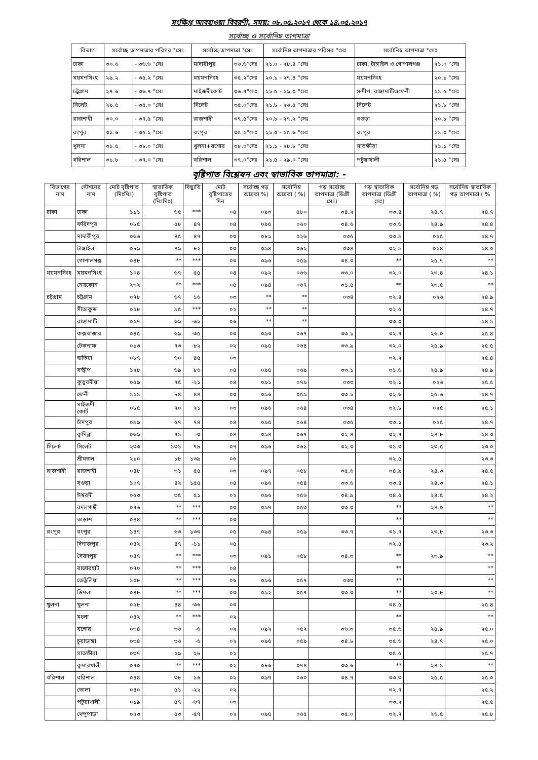সংক্ষিপ্ত আবহাওয়া বিবরণী, সময়: ০৮.০৫.২০১৭ থেকে ১৪.০৫.২০১৭
সর্বোচ্ছ ও সর্বোনিম্ন তাপমাত্রা
| বিভাগ | সর্বোচ্ছ তাপমাত্রার পরিসর °সেঃ | | সর্বোচ্ছ তাপমাত্রা °সেঃ | | সর্বোনিম্ন তাপমাত্রার পরিসর °সেঃ | সর্বোনিম্ন তাপমাত্রা °সেঃ | |
| --- | --- | --- | --- | --- | --- | --- | --- |
| ঢাকা | ৩০.৬ | - ৩৬.৬ °সেঃ | মাদারীপুর | ৩৬.৬°সেঃ | ২১.০ - ২৮.৪ °সেঃ | ঢাকা, টাঙ্গাইল ও গোপালগঞ্জ | ২১.০ °সেঃ |
| ময়মনসিংহ | ২৯.২ | - ৩৫.২ °সেঃ | ময়মনসিংহ | ৩৫.২°সেঃ | ২০.১ - ২৭.৪ °সেঃ | ময়মনসিংহ | ২০.১ °সেঃ |
| চট্টগ্রাম | ২৭.৬ | - ৩৬.৭ °সেঃ | মাইজদীকোর্ট | ৩৬.৭°সেঃ | ২১.৫ - ২৯.০ °সেঃ | সন্দীপ, রাঙ্গামাটিওফেনী | ২১.৫ °সেঃ |
| সিলেট | ২৯.৫ | - ৩৫.০ °সেঃ | সিলেট | ৩৫.০°সেঃ | ২১.৮ - ২৬.৫ °সেঃ | সিলেট | ২১.৮ °সেঃ |
| রাজশাহী | ৩০.০ | - ৩৭.৫ °সেঃ | রাজশাহী | ৩৭.৫°সেঃ | ২০.৮ - ২৭.২ °সেঃ | বগুড়া | ২০.৮ °সেঃ |
| রংপুর | ৩১.৬ | - ৩৫.২ °সেঃ | রংপুর | ৩৫.২°সেঃ | ২১.০ - ২৫.৬ °সেঃ | রংপুর | ২১.০ °সেঃ |
| খুলনা | ৩১.৫ | - ৩৮.০ °সেঃ | খুলনা+যশোর | ৩৮.০°সেঃ | ২১.১ - ২৮.৮ °সেঃ | সাতক্ষীরা | ২১.১ °সেঃ |
| বরিশাল | ৩১.৮ | - ৩৭.০ °সেঃ | বরিশাল | ৩৭.০°সেঃ | ২১.৫ - ২৯.০ °সেঃ | পটুয়াখালী | ২১.৫ °সেঃ |
বৃষ্টিপাত বিশ্লেষন এবং স্বাভাবিক তাপমাত্রা: -
| বিভাগের নাম | স্টেশনের নাম | মোট বৃষ্টিপাত (মিঃমিঃ) | স্বাভাবিক বৃষ্টিপাত (মিঃমিঃ) | বিছ্যুতি | মোট বৃষ্টিপাতের দিন | সর্বোচ্ছ গড় আদ্রতা %) | সর্বোনিম্ন আদ্রতা ( %) | গড় সর্বোচ্ছ তাপমাত্রা (ডিগ্রী সেঃ) | গড় স্বাভাবিক তাপমাত্রা (ডিগ্রী সেঃ) | সর্বোনিম্ন গড় তাপমাত্রা ( %) | সর্বোনিম্ন স্বাভাবিক গড় তাপমাত্রা ( % |
| --- | --- | --- | --- | --- | --- | --- | --- | --- | --- | --- | --- |
| ঢাকা | ঢাকা | ১১১ | ৬৫ | *** | ০৪ | ০৯৩ | ৫৮০ | ৩৪.২ | ৩৩.৪ | ২৪.৭ | ২৪.৭ |
| | ফরিদপুর | ০৮৫ | ৫৮ | ৪৭ | ০৪ | ০৯৫ | ০৬০ | ৩৪.৬ | ৩৩.৬ | ২৪.৯ | ২৪.৪ |
| | মাদারীপুর | ০৬৬ | ৪৫ | ৪৭ | ০৩ | ০৮১ | ০২৬ | ০৩৫ | ৩৩.৯ | ০২৫ | ২৪.৭ |
| | টাঙ্গাইল | ০৮৯ | ৪৯ | ৮২ | ০৩ | ০৯৪ | ০৬২ | ০৩৪ | ৩২.৯ | ০২৪ | ২৪.০ |
| | গোপালগঞ্জ | ০৪৮ | ** | *** | ০৩ | ০৯৬ | ০৫৯ | ৩৪.৩ | ** | ২৫.৭ | ** |
| ময়মনসিংহ | ময়মনসিংহ | ১০৪ | ৬৭ | ৫৫ | ০৪ | ০৯২ | ০৬৬ | ৩৩.০ | ৩২.০ | ২৩.৪ | ২৪.১ |
| | নেত্রকোন | ২৩২ | ** | *** | ০৫ | ০৯৪ | ০৬৭ | ৩১.৫ | ** | ২৩.৫ | ** |
| চট্রগ্রাম | চট্রগ্রাম | ০৭৮ | ৬৭ | ১৬ | ০৩ | ** | ** | ০৩৪ | ৩২.৪ | ০২৬ | ২৪.৯ |
| | সীতাকুন্ড | ০২৮ | ৯৫ | *** | ০২ | ** | ** | | ৩২.৫ | | ২৪.৭ |
| | রাঙ্গামাটি | ০২৭ | ৬৯ | -৬১ | ০৬ | ** | ** | | ৩৩.০ | | ২৪.১ |
| | কক্সবাজার | ০৪৫ | ৬৯ | -৩৫ | ০৩ | ০৯৩ | ০৬৭ | ৩৩.১ | ৩২.৭ | ২৬.০ | ২৫.৪ |
| | টেকনাফ | ০১৩ | ৭৩ | -৮২ | ০২ | ০৯৫ | ০৬৪ | ৩৩.৯ | ৩২.০ | ২৫.৯ | ২৫.৫ |
| | হাতিয়া | ০৮৭ | ৬০ | ৪৫ | ০৩ | | | | ৩২.২ | | ২৫.৪ |
| | সন্দ্বীপ | ১২৮ | ৬৯ | ৮৬ | ০৪ | ০৯৫ | ০৬৯ | ৩৩.১ | ৩১.৬ | ২৫.৯ | ২৪.৯ |
| | কুতুবদীয়া | ০৫৯ | ৭৫ | -২১ | ০৪ | ০৯১ | ০৭৯ | ০৩৩ | ৩২.১ | ০২৬ | ২৫.৫ |
| | ফেনী | ১২১ | ৮৪ | ৪৪ | ০৩ | ০৯৬ | ০৫৯ | ৩৩.১ | ৩২.৬ | ২৫.৬ | ২৪.৭ |
| | মাইজদী কোর্ট | ০৮৫ | ৭০ | ২১ | ০৩ | ০৯৬ | ০৬৪ | ০৩৪ | ৩২.৮ | ০২৫ | ২৫.১ |
| | চাঁদপুর | ০৯৯ | ৫৭ | ৭৪ | ০৪ | ০৯৫ | ০৬৪ | ০৩৫ | ৩৩.১ | ০২৫ | ২৪.৭ |
| | কুমিল্লা | ০৬৯ | ৭১ | -৩ | ০৪ | ০৯৪ | ০৬৭ | ৩২.৪ | ৩২.৭ | ২৪.৮ | ২৪.৩ |
| সিলেট | সিলেট | ২৩৩ | ১৩১ | ৭৮ | ০৭ | ০৯৬ | ০৬১ | ৩২.৩ | ৩১.৩ | ২৩.৫ | ২৩.০ |
| | শ্রীমঙ্গল | ২১০ | ৮৮ | ১৩৯ | ০৬ | | | | ৩২.৫ | | ২৩.৩ |
| রাজশাহী | রাজশাহী | ০৪৮ | ৩১ | ৫৫ | ০৩ | ০৯৭ | ০৫৮ | ৩৫.৬ | ৩৪.৯ | ২৪.৩ | ২৪.৫ |
| | বগুড়া | ১০৭ | ৪২ | ১৫৫ | ০৪ | ০৯৬ | ০৫৪ | ৩৩.৬ | ৩৩.৪ | ২৪.৩ | ২৪.১ |
| | ঈশ্বরদী | ০৫৩ | ৩৫ | ৫১ | ০২ | ০৯৬ | ০৫৬ | ৩৪.৯ | ৩৪.৫ | ২৪.৫ | ২৪.২ |
| | বদলগাছী | ০৭৬ | ** | *** | ০৩ | ০৯৭ | ০৫৩ | ৩৩.৩ | ** | ২৪.০ | ** |
| | তাড়াশ | ০৪৪ | ** | *** | ০৩ | | | | ** | | ** |
| রংপুর | রংপুর | ১৪৭ | ৬৩ | ১৩৩ | ০৫ | ০৯৪ | ০৫৯ | ৩৩.৭ | ৩১.৭ | ২৩.৮ | ২৩.৩ |
| | দিনাজপুর | ০৪২ | ৪৭ | -১১ | ০৫ | | | | ৩২.৫ | | ২৩.২ |
| | সৈয়দপুর | ০৪৭ | ** | *** | ০৩ | ০৯১ | ০৫৮ | ৩৪.৩ | ** | ২৩.৯ | ** |
| | রাজারহাট | ০৭০ | ** | *** | ০৪ | | | | ** | | ** |
| | তেতুঁলিয়া | ১০৮ | ** | *** | ০৬ | ০৯৬ | ০৫৭ | ০৩৩ | ** | | ** |
| | ডিমলা | ০৪৮ | ** | *** | ০৩ | ০৯২ | ০৫৭ | ৩৩.৩ | ** | ২০.৮ | ** |
| খুলনা | খুলনা | ০২৮ | ৪৪ | -৩৬ | ০৩ | | | | ৩৪.৫ | | ২৫.৪ |
| | মংলা | ০৪২ | ** | *** | ০২ | | | | ** | | ** |
| | যশোর | ০৩৪ | ৩৬ | -৬ | ০২ | ০৯২ | ০৫২ | ৩৬.৩ | ৩৫.৬ | ২৫.৯ | ২৫.০ |
| | চুয়াডাঙ্গা | ০৩৪ | ৩৬ | -৬ | ০২ | ০৯৫ | ০৫৯ | ৩৪.৮ | ৩৫.৬ | ২৪.৭ | ২৫.০ |
| | সাতক্ষীরা | ০৩৭ | ২৯ | ২৮ | ০২ | | | | ৩৫.৫ | | ২৫.৭ |
| | কুমারখালী | ০৭০ | ** | *** | ০২ | ০৮৬ | ০৭৪ | ৩৩.৬ | ** | ২৪.১ | ** |
| বরিশাল | বরিশাল | ০৪৪ | ৩৮ | ১৬ | ০২ | ০৯৭ | ০৬০ | ৩৪.৭ | ৩৩.৩ | ২৫.৫ | ২৫.০ |
| | ভোলা | ০৪০ | ৫১ | -২২ | ০২ | | | | ৩২.৭ | | ২৫.২ |
| | পটুয়াখালী | ০১৯ | ৫৭ | -৬৭ | ০৩ | | | | ৩৩.২ | | ২৫.৫ |
| | খেপুপাড়া | ০২৩ | ৫৩ | -৫৭ | ০২ | ০৯৫ | ০৬৫ | ৩৫.০ | ৩২.৭ | ২৬.৫ | ২৫.৮ |